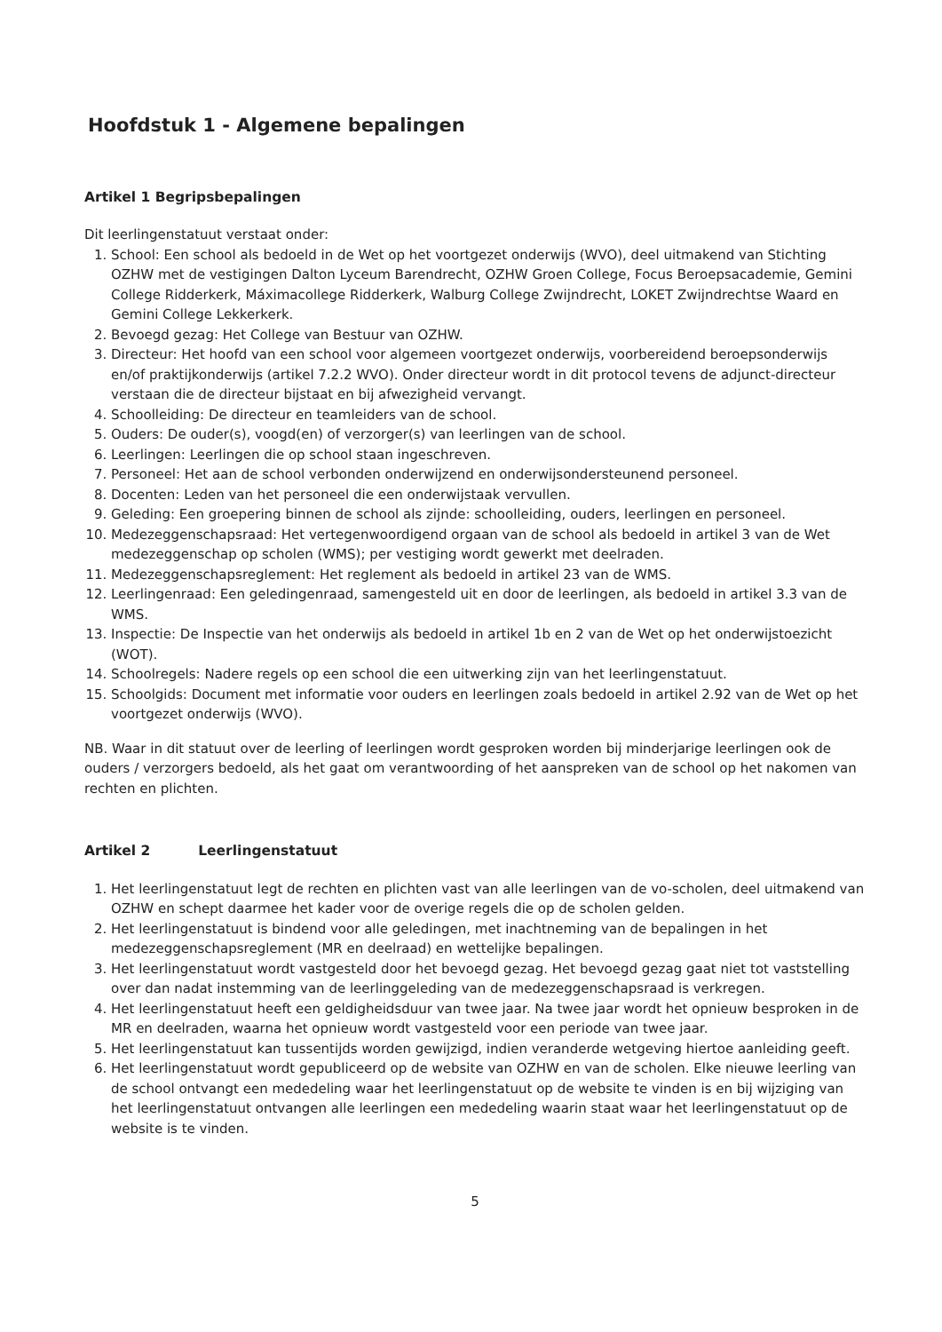Hoofdstuk 1 - Algemene bepalingen
Artikel 1 Begripsbepalingen
Dit leerlingenstatuut verstaat onder:
1. School: Een school als bedoeld in de Wet op het voortgezet onderwijs (WVO), deel uitmakend van Stichting OZHW met de vestigingen Dalton Lyceum Barendrecht, OZHW Groen College, Focus Beroepsacademie, Gemini College Ridderkerk, Máximacollege Ridderkerk, Walburg College Zwijndrecht, LOKET Zwijndrechtse Waard en Gemini College Lekkerkerk.
2. Bevoegd gezag: Het College van Bestuur van OZHW.
3. Directeur: Het hoofd van een school voor algemeen voortgezet onderwijs, voorbereidend beroepsonderwijs en/of praktijkonderwijs (artikel 7.2.2 WVO). Onder directeur wordt in dit protocol tevens de adjunct-directeur verstaan die de directeur bijstaat en bij afwezigheid vervangt.
4. Schoolleiding: De directeur en teamleiders van de school.
5. Ouders: De ouder(s), voogd(en) of verzorger(s) van leerlingen van de school.
6. Leerlingen: Leerlingen die op school staan ingeschreven.
7. Personeel: Het aan de school verbonden onderwijzend en onderwijsondersteunend personeel.
8. Docenten: Leden van het personeel die een onderwijstaak vervullen.
9. Geleding: Een groepering binnen de school als zijnde: schoolleiding, ouders, leerlingen en personeel.
10. Medezeggenschapsraad: Het vertegenwoordigend orgaan van de school als bedoeld in artikel 3 van de Wet medezeggenschap op scholen (WMS); per vestiging wordt gewerkt met deelraden.
11. Medezeggenschapsreglement: Het reglement als bedoeld in artikel 23 van de WMS.
12. Leerlingenraad: Een geledingenraad, samengesteld uit en door de leerlingen, als bedoeld in artikel 3.3 van de WMS.
13. Inspectie: De Inspectie van het onderwijs als bedoeld in artikel 1b en 2 van de Wet op het onderwijstoezicht (WOT).
14. Schoolregels: Nadere regels op een school die een uitwerking zijn van het leerlingenstatuut.
15. Schoolgids: Document met informatie voor ouders en leerlingen zoals bedoeld in artikel 2.92 van de Wet op het voortgezet onderwijs (WVO).
NB. Waar in dit statuut over de leerling of leerlingen wordt gesproken worden bij minderjarige leerlingen ook de ouders / verzorgers bedoeld, als het gaat om verantwoording of het aanspreken van de school op het nakomen van rechten en plichten.
Artikel 2 Leerlingenstatuut
1. Het leerlingenstatuut legt de rechten en plichten vast van alle leerlingen van de vo-scholen, deel uitmakend van OZHW en schept daarmee het kader voor de overige regels die op de scholen gelden.
2. Het leerlingenstatuut is bindend voor alle geledingen, met inachtneming van de bepalingen in het medezeggenschapsreglement (MR en deelraad) en wettelijke bepalingen.
3. Het leerlingenstatuut wordt vastgesteld door het bevoegd gezag. Het bevoegd gezag gaat niet tot vaststelling over dan nadat instemming van de leerlinggeleding van de medezeggenschapsraad is verkregen.
4. Het leerlingenstatuut heeft een geldigheidsduur van twee jaar. Na twee jaar wordt het opnieuw besproken in de MR en deelraden, waarna het opnieuw wordt vastgesteld voor een periode van twee jaar.
5. Het leerlingenstatuut kan tussentijds worden gewijzigd, indien veranderde wetgeving hiertoe aanleiding geeft.
6. Het leerlingenstatuut wordt gepubliceerd op de website van OZHW en van de scholen. Elke nieuwe leerling van de school ontvangt een mededeling waar het leerlingenstatuut op de website te vinden is en bij wijziging van het leerlingenstatuut ontvangen alle leerlingen een mededeling waarin staat waar het leerlingenstatuut op de website is te vinden.
5